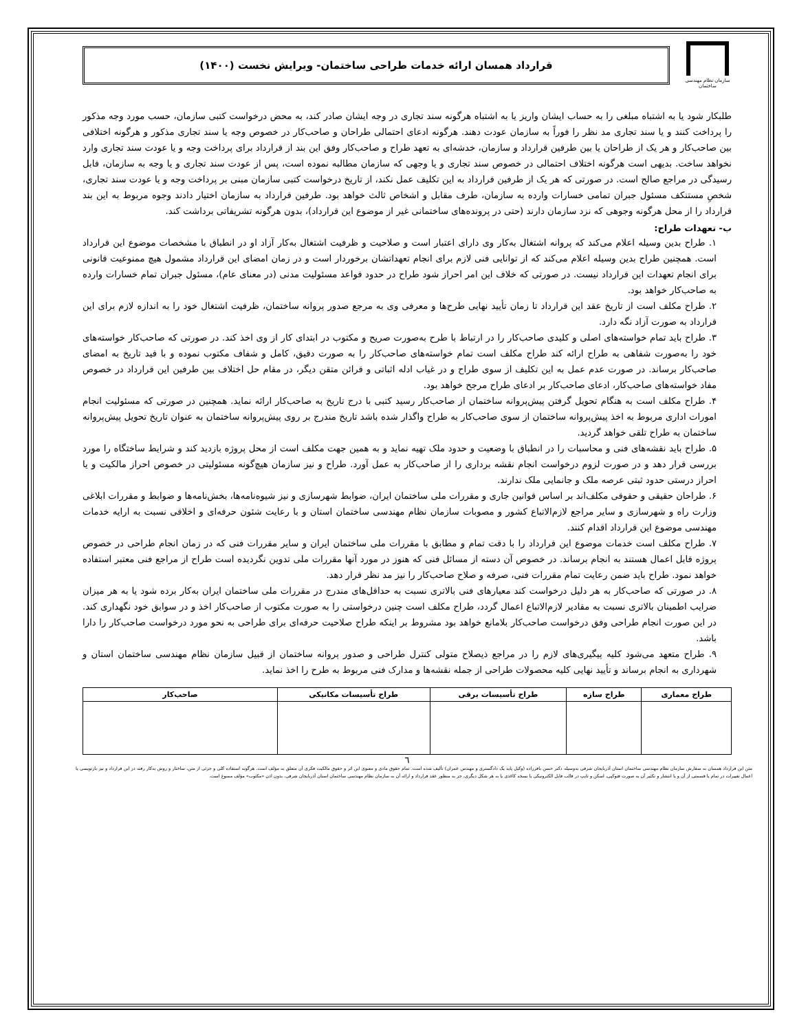سازمان نظام مهندسی ساختمان
قرارداد همسان ارائه خدمات طراحی ساختمان- ویرایش نخست (۱۴۰۰)
طلبکار شود یا به اشتباه مبلغی را به حساب ایشان واریز یا به اشتباه هرگونه سند تجاری در وجه ایشان صادر کند، به محض درخواست کتبی سازمان، حسب مورد وجه مذکور را پرداخت کنند و یا سند تجاری مد نظر را فوراً به سازمان عودت دهند. هرگونه ادعای احتمالی طراحان و صاحب‌کار در خصوص وجه یا سند تجاری مذکور و هرگونه اختلافی بین صاحب‌کار و هر یک از طراحان یا بین طرفین قرارداد و سازمان، خدشه‌ای به تعهد طراح و صاحب‌کار وفق این بند از قرارداد برای پرداخت وجه و یا عودت سند تجاری وارد نخواهد ساخت. بدیهی است هرگونه اختلاف احتمالی در خصوص سند تجاری و یا وجهی که سازمان مطالبه نموده است، پس از عودت سند تجاری و یا وجه به سازمان، قابل رسیدگی در مراجع صالح است. در صورتی که هر یک از طرفین قرارداد به این تکلیف عمل نکند، از تاریخ درخواست کتبی سازمان مبنی بر پرداخت وجه و یا عودت سند تجاری، شخصِ مستنکف مسئول جبران تمامی خسارات وارده به سازمان، طرف مقابل و اشخاص ثالث خواهد بود. طرفین قرارداد به سازمان اختیار دادند وجوه مربوط به این بند قرارداد را از محل هرگونه وجوهی که نزد سازمان دارند (حتی در پرونده‌های ساختمانی غیر از موضوع این قرارداد)، بدون هرگونه تشریفاتی برداشت کند.
ب- تعهدات طراح:
۱. طراح بدین وسیله اعلام می‌کند که پروانه اشتغال به‌کار وی دارای اعتبار است و صلاحیت و ظرفیت اشتغال به‌کار آزاد او در انطباق با مشخصات موضوع این قرارداد است. همچنین طراح بدین وسیله اعلام می‌کند که از توانایی فنی لازم برای انجام تعهداتشان برخوردار است و در زمان امضای این قرارداد مشمول هیچ ممنوعیت قانونی برای انجام تعهدات این قرارداد نیست. در صورتی که خلاف این امر احراز شود طراح در حدود قواعد مسئولیت مدنی (در معنای عام)، مسئول جبران تمام خسارات وارده به صاحب‌کار خواهد بود.
۲. طراح مکلف است از تاریخ عقد این قرارداد تا زمان تأیید نهایی طرح‌ها و معرفی وی به مرجع صدور پروانه ساختمان، ظرفیت اشتغال خود را به اندازه لازم برای این قرارداد به صورت آزاد نگه دارد.
۳. طراح باید تمام خواسته‌های اصلی و کلیدی صاحب‌کار را در ارتباط با طرح به‌صورت صریح و مکتوب در ابتدای کار از وی اخذ کند. در صورتی که صاحب‌کار خواسته‌های خود را به‌صورت شفاهی به طراح ارائه کند طراح مکلف است تمام خواسته‌های صاحب‌کار را به صورت دقیق، کامل و شفاف مکتوب نموده و با قید تاریخ به امضای صاحب‌کار برساند. در صورت عدم عمل به این تکلیف از سوی طراح و در غیاب ادله اثباتی و قرائن متقن دیگر، در مقام حل اختلاف بین طرفین این قرارداد در خصوص مفاد خواسته‌های صاحب‌کار، ادعای صاحب‌کار بر ادعای طراح مرجح خواهد بود.
۴. طراح مکلف است به هنگام تحویل گرفتن پیش‌پروانه ساختمان از صاحب‌کار رسید کتبی با درج تاریخ به صاحب‌کار ارائه نماید. همچنین در صورتی که مسئولیت انجام امورات اداری مربوط به اخذ پیش‌پروانه ساختمان از سوی صاحب‌کار به طراح واگذار شده باشد تاریخ مندرج بر روی پیش‌پروانه ساختمان به عنوان تاریخ تحویل پیش‌پروانه ساختمان به طراح تلقی خواهد گردید.
۵. طراح باید نقشه‌های فنی و محاسبات را در انطباق با وضعیت و حدود ملک تهیه نماید و به همین جهت مکلف است از محل پروژه بازدید کند و شرایط ساختگاه را مورد بررسی قرار دهد و در صورت لزوم درخواست انجام نقشه برداری را از صاحب‌کار به عمل آورد. طراح و نیز سازمان هیچ‌گونه مسئولیتی در خصوص احراز مالکیت و یا احراز درستی حدود ثبتی عرصه ملک و جانمایی ملک ندارند.
۶. طراحان حقیقی و حقوقی مکلف‌اند بر اساس قوانین جاری و مقررات ملی ساختمان ایران، ضوابط شهرسازی و نیز شیوه‌نامه‌ها، بخش‌نامه‌ها و ضوابط و مقررات ابلاغی وزارت راه و شهرسازی و سایر مراجع لازم‌الاتباع کشور و مصوبات سازمان نظام مهندسی ساختمان استان و با رعایت شئون حرفه‌ای و اخلاقی نسبت به ارایه خدمات مهندسی موضوع این قرارداد اقدام کنند.
۷. طراح مکلف است خدمات موضوع این قرارداد را با دقت تمام و مطابق با مقررات ملی ساختمان ایران و سایر مقررات فنی که در زمان انجام طراحی در خصوص پروژه قابل اعمال هستند به انجام برساند. در خصوص آن دسته از مسائل فنی که هنوز در مورد آنها مقررات ملی تدوین نگردیده است طراح از مراجع فنی معتبر استفاده خواهد نمود. طراح باید ضمن رعایت تمام مقررات فنی، صرفه و صلاح صاحب‌کار را نیز مد نظر قرار دهد.
۸. در صورتی که صاحب‌کار به هر دلیل درخواست کند معیارهای فنی بالاتری نسبت به حداقل‌های مندرج در مقررات ملی ساختمان ایران به‌کار برده شود یا به هر میزان ضرایب اطمینان بالاتری نسبت به مقادیر لازم‌الاتباع اعمال گردد، طراح مکلف است چنین درخواستی را به صورت مکتوب از صاحب‌کار اخذ و در سوابق خود نگهداری کند. در این صورت انجام طراحی وفق درخواست صاحب‌کار بلامانع خواهد بود مشروط بر اینکه طراح صلاحیت حرفه‌ای برای طراحی به نحو مورد درخواست صاحب‌کار را دارا باشد.
۹. طراح متعهد می‌شود کلیه پیگیری‌های لازم را در مراجع ذیصلاح متولی کنترل طراحی و صدور پروانه ساختمان از قبیل سازمان نظام مهندسی ساختمان استان و شهرداری به انجام برساند و تأیید نهایی کلیه محصولات طراحی از جمله نقشه‌ها و مدارک فنی مربوط به طرح را اخذ نماید.
| طراح معماری | طراح سازه | طراح تأسیسات برقی | طراح تأسیسات مکانیکی | صاحب‌کار |
| --- | --- | --- | --- | --- |
٦
متن این قرارداد همسان به سفارش سازمان نظام مهندسی ساختمان استان آذربایجان شرقی به‌وسیله دکتر حسن باقرزاده (وکیل پایه یک دادگستری و مهندس عمران) تألیف شده است. تمام حقوق مادی و معنوی این اثر و حقوق مالکیت فکری آن متعلق به مؤلف است. هرگونه استفاده کلی و جزئی از متن، ساختار و روش به‌کار رفته در این قرارداد و نیز بازنویسی یا اعمال تغییرات در تمام یا قسمتی از آن و یا انتشار و تکثیر آن به صورت فتوکپی، اسکن و تایپ در قالب فایل الکترونیکی یا نسخه کاغذی یا به هر شکل دیگری، جز به منظور عقد قرارداد و ارائه آن به سازمان نظام مهندسی ساختمان استان آذربایجان شرقی، بدون اذن «مکتوب» مؤلف ممنوع است.